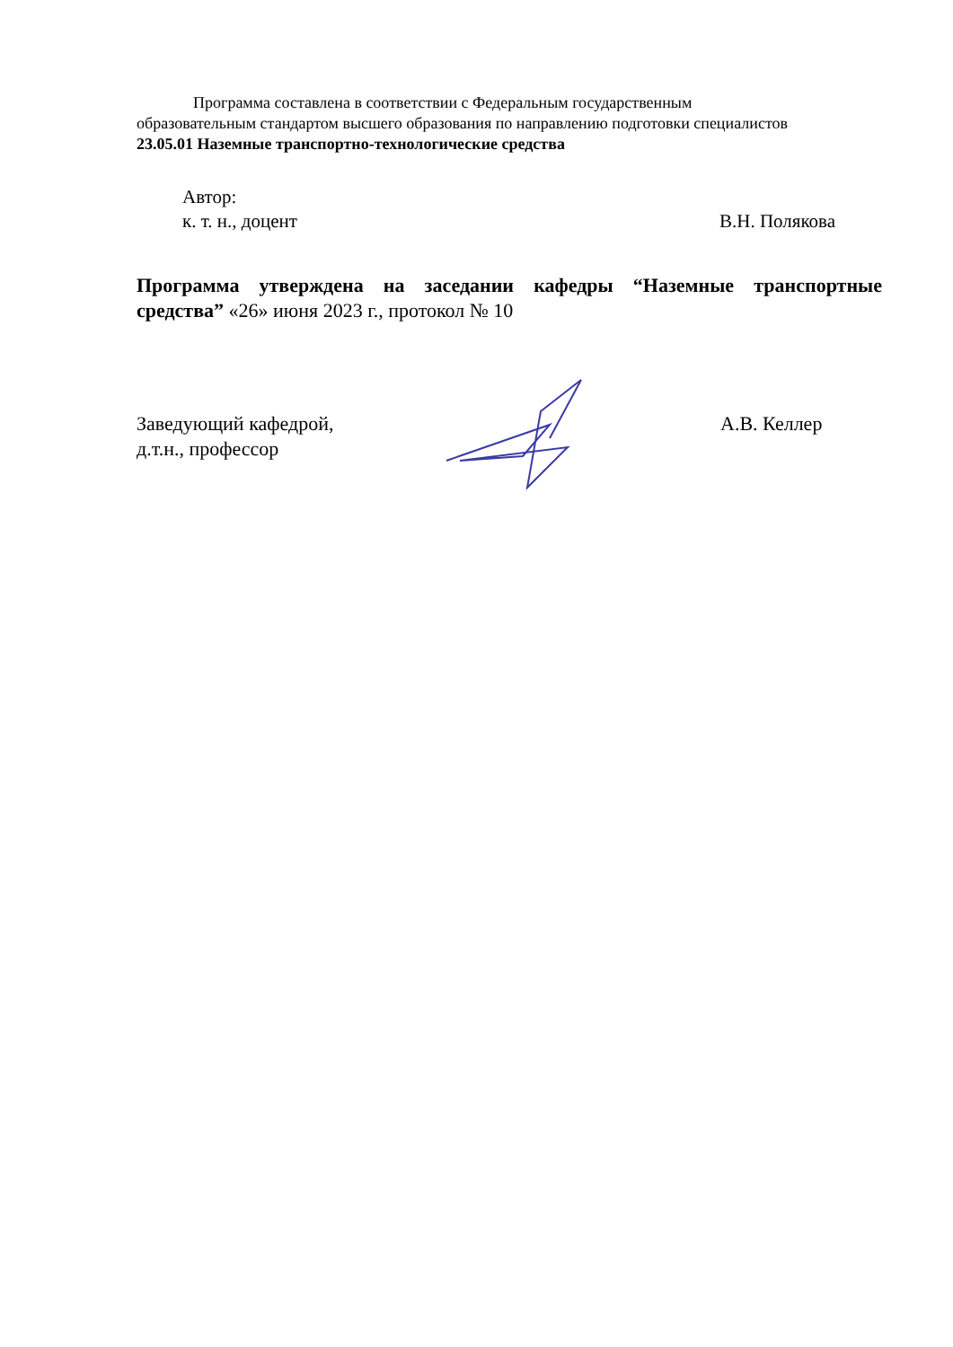Программа составлена в соответствии с Федеральным государственным образовательным стандартом высшего образования по направлению подготовки специалистов 23.05.01 Наземные транспортно-технологические средства
Автор:
к. т. н., доцент В.Н. Полякова
Программа утверждена на заседании кафедры “Наземные транспортные средства” «26» июня 2023 г., протокол № 10
Заведующий кафедрой,
д.т.н., профессор
А.В. Келлер